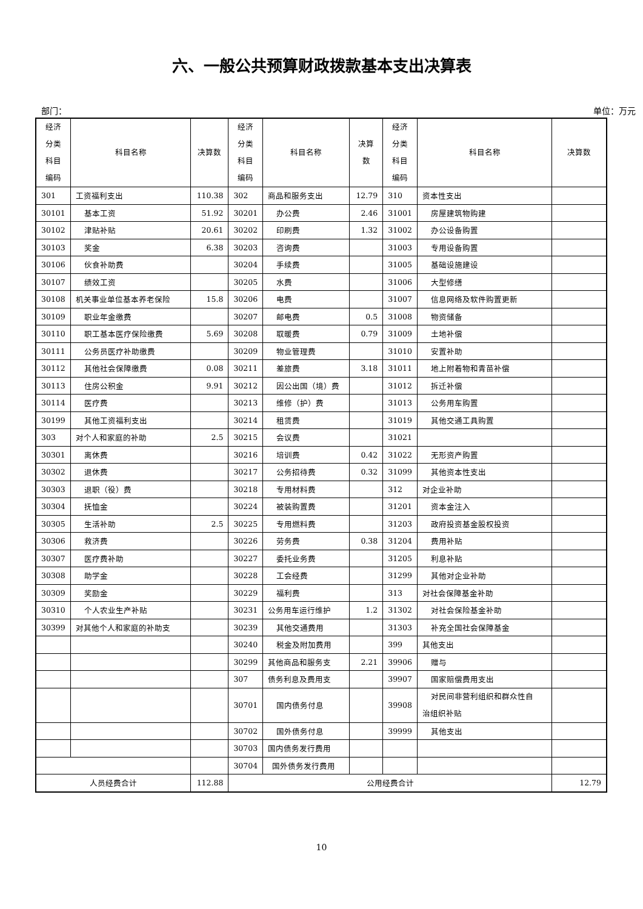六、一般公共预算财政拨款基本支出决算表
部门： 单位：万元
| 经济 分类 科目 编码 | 科目名称 | 决算数 | 经济 分类 科目 编码 | 科目名称 | 决算 数 | 经济 分类 科目 编码 | 科目名称 | 决算数 |
| 301 | 工资福利支出 | 110.38 | 302 | 商品和服务支出 | 12.79 | 310 | 资本性支出 | |
| 30101 | 基本工资 | 51.92 | 30201 | 办公费 | 2.46 | 31001 | 房屋建筑物购建 | |
| 30102 | 津贴补贴 | 20.61 | 30202 | 印刷费 | 1.32 | 31002 | 办公设备购置 | |
| 30103 | 奖金 | 6.38 | 30203 | 咨询费 | | 31003 | 专用设备购置 | |
| 30106 | 伙食补助费 | | 30204 | 手续费 | | 31005 | 基础设施建设 | |
| 30107 | 绩效工资 | | 30205 | 水费 | | 31006 | 大型修缮 | |
| 30108 | 机关事业单位基本养老保险 | 15.8 | 30206 | 电费 | | 31007 | 信息网络及软件购置更新 | |
| 30109 | 职业年金缴费 | | 30207 | 邮电费 | 0.5 | 31008 | 物资储备 | |
| 30110 | 职工基本医疗保险缴费 | 5.69 | 30208 | 取暖费 | 0.79 | 31009 | 土地补偿 | |
| 30111 | 公务员医疗补助缴费 | | 30209 | 物业管理费 | | 31010 | 安置补助 | |
| 30112 | 其他社会保障缴费 | 0.08 | 30211 | 差旅费 | 3.18 | 31011 | 地上附着物和青苗补偿 | |
| 30113 | 住房公积金 | 9.91 | 30212 | 因公出国（境）费 | | 31012 | 拆迁补偿 | |
| 30114 | 医疗费 | | 30213 | 维修（护）费 | | 31013 | 公务用车购置 | |
| 30199 | 其他工资福利支出 | | 30214 | 租赁费 | | 31019 | 其他交通工具购置 | |
| 303 | 对个人和家庭的补助 | 2.5 | 30215 | 会议费 | | 31021 | | |
| 30301 | 离休费 | | 30216 | 培训费 | 0.42 | 31022 | 无形资产购置 | |
| 30302 | 退休费 | | 30217 | 公务招待费 | 0.32 | 31099 | 其他资本性支出 | |
| 30303 | 退职（役）费 | | 30218 | 专用材料费 | | 312 | 对企业补助 | |
| 30304 | 抚恤金 | | 30224 | 被装购置费 | | 31201 | 资本金注入 | |
| 30305 | 生活补助 | 2.5 | 30225 | 专用燃料费 | | 31203 | 政府投资基金股权投资 | |
| 30306 | 救济费 | | 30226 | 劳务费 | 0.38 | 31204 | 费用补贴 | |
| 30307 | 医疗费补助 | | 30227 | 委托业务费 | | 31205 | 利息补贴 | |
| 30308 | 助学金 | | 30228 | 工会经费 | | 31299 | 其他对企业补助 | |
| 30309 | 奖励金 | | 30229 | 福利费 | | 313 | 对社会保障基金补助 | |
| 30310 | 个人农业生产补贴 | | 30231 | 公务用车运行维护 | 1.2 | 31302 | 对社会保险基金补助 | |
| 30399 | 对其他个人和家庭的补助支 | | 30239 | 其他交通费用 | | 31303 | 补充全国社会保障基金 | |
| | | | 30240 | 税金及附加费用 | | 399 | 其他支出 | |
| | | | 30299 | 其他商品和服务支 | 2.21 | 39906 | 赠与 | |
| | | | 307 | 债务利息及费用支 | | 39907 | 国家赔偿费用支出 | |
| | | | 30701 | 国内债务付息 | | 39908 | 对民间非营利组织和群众性自 治组织补贴 | |
| | | | 30702 | 国外债务付息 | | 39999 | 其他支出 | |
| | | | 30703 | 国内债务发行费用 | | | | |
| | | | 30704 | 国外债务发行费用 | | | | |
| 人员经费合计 | | 112.88 | 公用经费合计 | | | | | 12.79 |
10